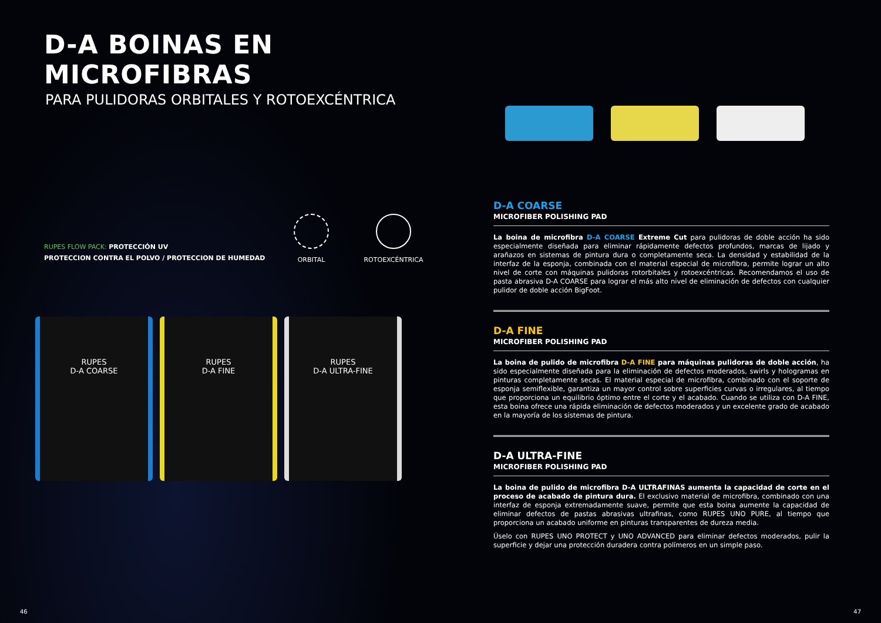D-A BOINAS EN MICROFIBRAS
PARA PULIDORAS ORBITALES Y ROTOEXCÉNTRICA
RUPES FLOW PACK: PROTECCIÓN UV
PROTECCION CONTRA EL POLVO / PROTECCION DE HUMEDAD
ORBITAL
ROTOEXCÉNTRICA
RUPES
D-A COARSE
RUPES
D-A FINE
RUPES
D-A ULTRA-FINE
46
D-A COARSE
MICROFIBER POLISHING PAD
La boina de microfibra D-A COARSE Extreme Cut para pulidoras de doble acción ha sido especialmente diseñada para eliminar rápidamente defectos profundos, marcas de lijado y arañazos en sistemas de pintura dura o completamente seca. La densidad y estabilidad de la interfaz de la esponja, combinada con el material especial de microfibra, permite lograr un alto nivel de corte con máquinas pulidoras rotorbitales y rotoexcéntricas. Recomendamos el uso de pasta abrasiva D-A COARSE para lograr el más alto nivel de eliminación de defectos con cualquier pulidor de doble acción BigFoot.
D-A FINE
MICROFIBER POLISHING PAD
La boina de pulido de microfibra D-A FINE para máquinas pulidoras de doble acción, ha sido especialmente diseñada para la eliminación de defectos moderados, swirls y hologramas en pinturas completamente secas. El material especial de microfibra, combinado con el soporte de esponja semiflexible, garantiza un mayor control sobre superficies curvas o irregulares, al tiempo que proporciona un equilibrio óptimo entre el corte y el acabado. Cuando se utiliza con D-A FINE, esta boina ofrece una rápida eliminación de defectos moderados y un excelente grado de acabado en la mayoría de los sistemas de pintura.
D-A ULTRA-FINE
MICROFIBER POLISHING PAD
La boina de pulido de microfibra D-A ULTRAFINAS aumenta la capacidad de corte en el proceso de acabado de pintura dura. El exclusivo material de microfibra, combinado con una interfaz de esponja extremadamente suave, permite que esta boina aumente la capacidad de eliminar defectos de pastas abrasivas ultrafinas, como RUPES UNO PURE, al tiempo que proporciona un acabado uniforme en pinturas transparentes de dureza media.
Úselo con RUPES UNO PROTECT y UNO ADVANCED para eliminar defectos moderados, pulir la superficie y dejar una protección duradera contra polímeros en un simple paso.
47